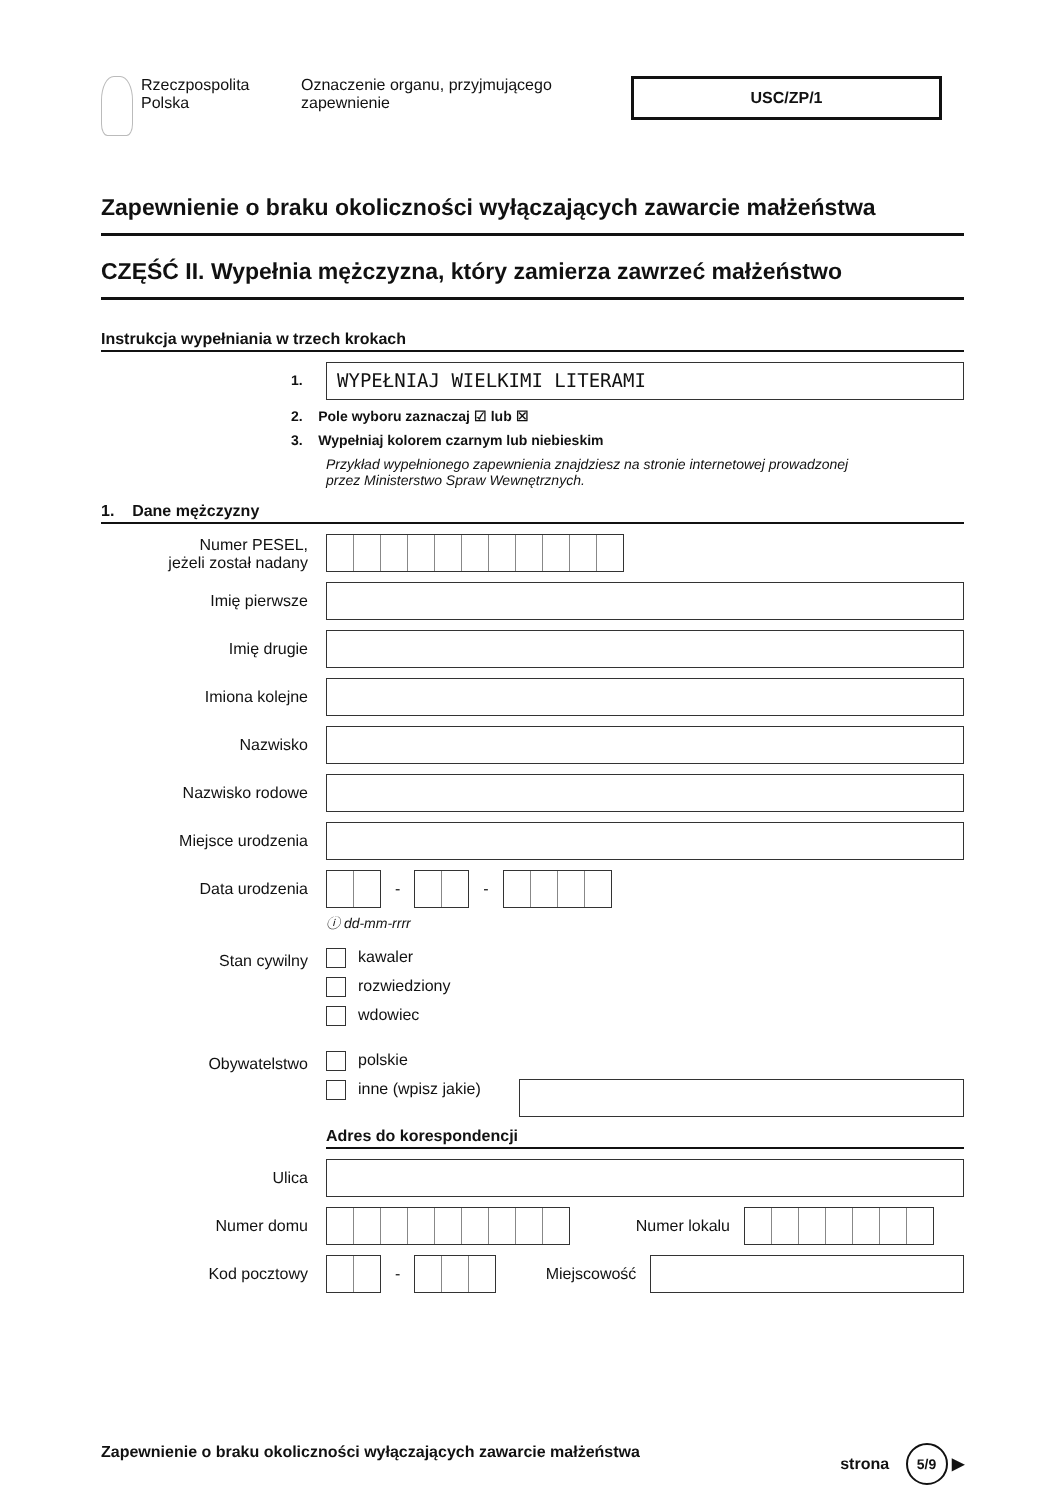Rzeczpospolita
Polska
Oznaczenie organu, przyjmującego
zapewnienie
USC/ZP/1
Zapewnienie o braku okoliczności wyłączających zawarcie małżeństwa
CZĘŚĆ II. Wypełnia mężczyzna, który zamierza zawrzeć małżeństwo
Instrukcja wypełniania w trzech krokach
1.
WYPEŁNIAJ WIELKIMI LITERAMI
2. Pole wyboru zaznaczaj ☑ lub ☒
3. Wypełniaj kolorem czarnym lub niebieskim
Przykład wypełnionego zapewnienia znajdziesz na stronie internetowej prowadzonej
przez Ministerstwo Spraw Wewnętrznych.
1. Dane mężczyzny
Numer PESEL,
jeżeli został nadany
Imię pierwsze
Imię drugie
Imiona kolejne
Nazwisko
Nazwisko rodowe
Miejsce urodzenia
Data urodzenia
-
-
ⓘ dd-mm-rrrr
Stan cywilny
kawaler
rozwiedziony
wdowiec
Obywatelstwo
polskie
inne (wpisz jakie)
Adres do korespondencji
Ulica
Numer domu Numer lokalu
Kod pocztowy
-
Miejscowość
Zapewnienie o braku okoliczności wyłączających zawarcie małżeństwa
strona 5/9 ▶